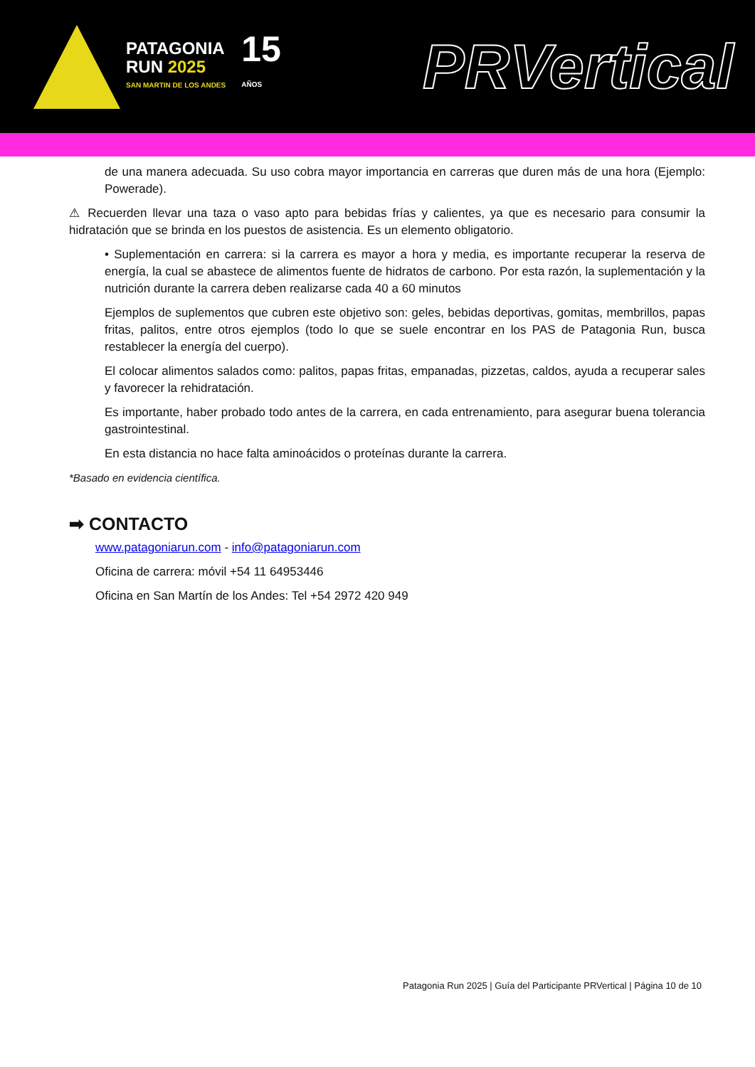PATAGONIA
RUN 2025
SAN MARTIN DE LOS ANDES
15
AÑOS
PRVertical
de una manera adecuada. Su uso cobra mayor importancia en carreras que duren más de una hora (Ejemplo: Powerade).
⚠ Recuerden llevar una taza o vaso apto para bebidas frías y calientes, ya que es necesario para consumir la hidratación que se brinda en los puestos de asistencia. Es un elemento obligatorio.
• Suplementación en carrera: si la carrera es mayor a hora y media, es importante recuperar la reserva de energía, la cual se abastece de alimentos fuente de hidratos de carbono. Por esta razón, la suplementación y la nutrición durante la carrera deben realizarse cada 40 a 60 minutos
Ejemplos de suplementos que cubren este objetivo son: geles, bebidas deportivas, gomitas, membrillos, papas fritas, palitos, entre otros ejemplos (todo lo que se suele encontrar en los PAS de Patagonia Run, busca restablecer la energía del cuerpo).
El colocar alimentos salados como: palitos, papas fritas, empanadas, pizzetas, caldos, ayuda a recuperar sales y favorecer la rehidratación.
Es importante, haber probado todo antes de la carrera, en cada entrenamiento, para asegurar buena tolerancia gastrointestinal.
En esta distancia no hace falta aminoácidos o proteínas durante la carrera.
*Basado en evidencia científica.
➡ CONTACTO
www.patagoniarun.com - info@patagoniarun.com
Oficina de carrera: móvil +54 11 64953446
Oficina en San Martín de los Andes: Tel +54 2972 420 949
Patagonia Run 2025 | Guía del Participante PRVertical | Página 10 de 10